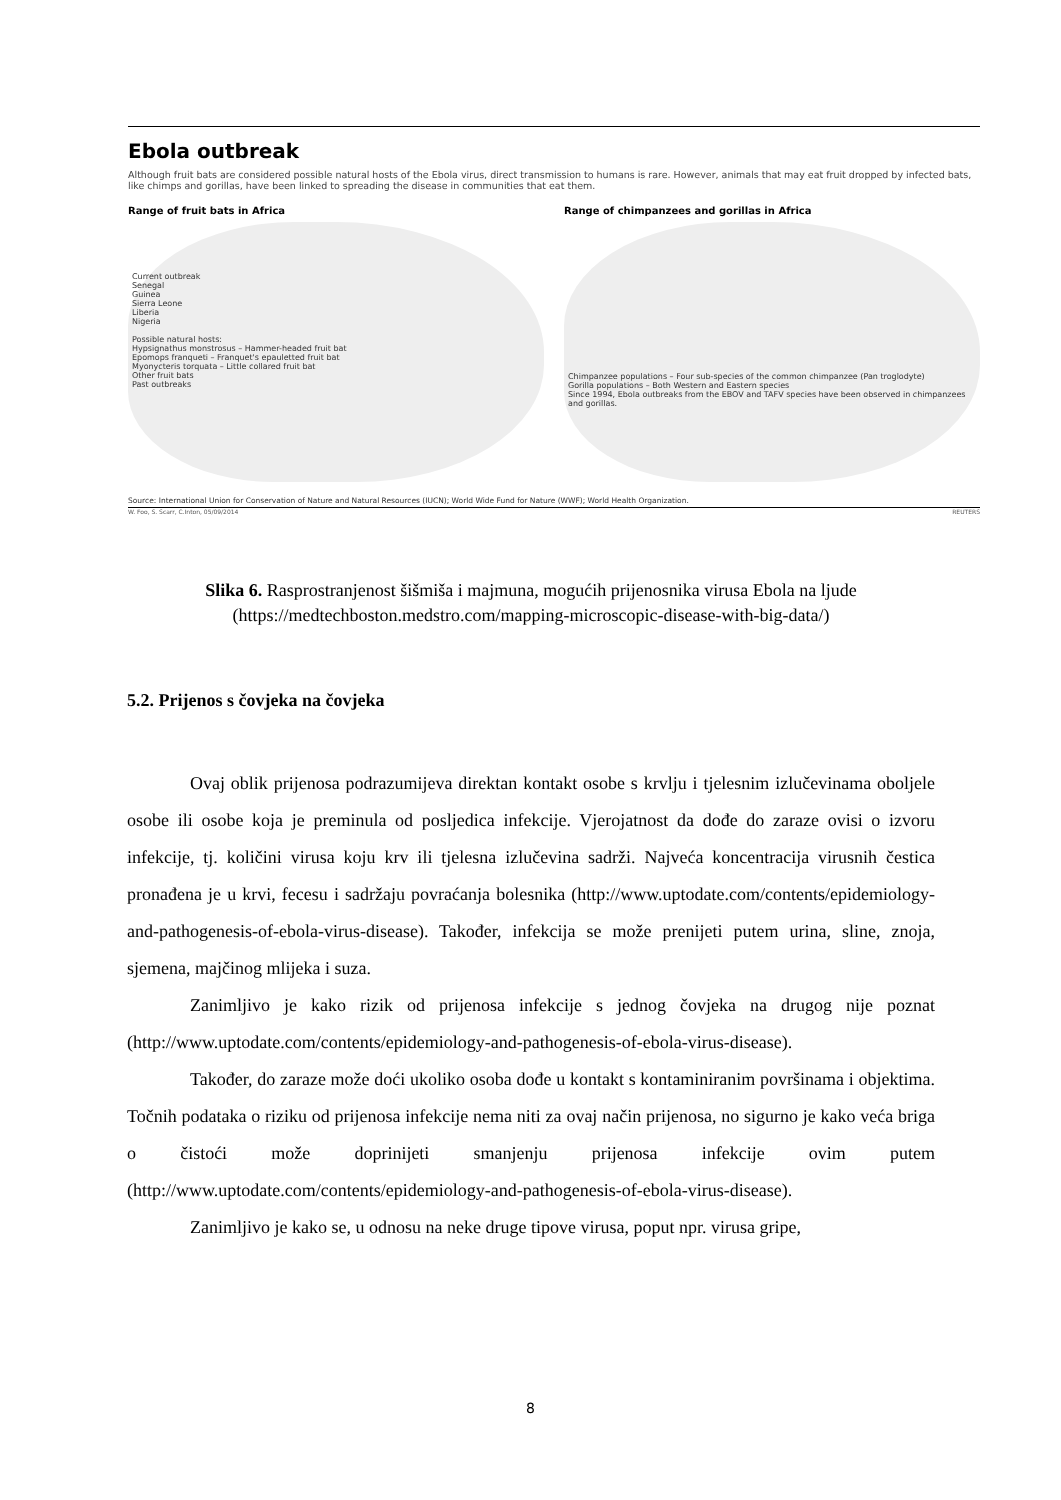Ebola outbreak
Although fruit bats are considered possible natural hosts of the Ebola virus, direct transmission to humans is rare. However, animals that may eat fruit dropped by infected bats, like chimps and gorillas, have been linked to spreading the disease in communities that eat them.
Range of fruit bats in Africa
Current outbreak
Senegal
Guinea
Sierra Leone
Liberia
Nigeria
Possible natural hosts:
Hypsignathus monstrosus – Hammer-headed fruit bat
Epomops franqueti – Franquet's epauletted fruit bat
Myonycteris torquata – Little collared fruit bat
Other fruit bats
Past outbreaks
Range of chimpanzees and gorillas in Africa
Chimpanzee populations – Four sub-species of the common chimpanzee (Pan troglodyte)
Gorilla populations – Both Western and Eastern species
Since 1994, Ebola outbreaks from the EBOV and TAFV species have been observed in chimpanzees and gorillas.
Source: International Union for Conservation of Nature and Natural Resources (IUCN); World Wide Fund for Nature (WWF); World Health Organization.
W. Foo, S. Scarr, C.Inton, 05/09/2014 REUTERS
Slika 6. Rasprostranjenost šišmiša i majmuna, mogućih prijenosnika virusa Ebola na ljude (https://medtechboston.medstro.com/mapping-microscopic-disease-with-big-data/)
5.2. Prijenos s čovjeka na čovjeka
Ovaj oblik prijenosa podrazumijeva direktan kontakt osobe s krvlju i tjelesnim izlučevinama oboljele osobe ili osobe koja je preminula od posljedica infekcije. Vjerojatnost da dođe do zaraze ovisi o izvoru infekcije, tj. količini virusa koju krv ili tjelesna izlučevina sadrži. Najveća koncentracija virusnih čestica pronađena je u krvi, fecesu i sadržaju povraćanja bolesnika (http://www.uptodate.com/contents/epidemiology-and-pathogenesis-of-ebola-virus-disease). Također, infekcija se može prenijeti putem urina, sline, znoja, sjemena, majčinog mlijeka i suza.
Zanimljivo je kako rizik od prijenosa infekcije s jednog čovjeka na drugog nije poznat (http://www.uptodate.com/contents/epidemiology-and-pathogenesis-of-ebola-virus-disease).
Također, do zaraze može doći ukoliko osoba dođe u kontakt s kontaminiranim površinama i objektima. Točnih podataka o riziku od prijenosa infekcije nema niti za ovaj način prijenosa, no sigurno je kako veća briga o čistoći može doprinijeti smanjenju prijenosa infekcije ovim putem (http://www.uptodate.com/contents/epidemiology-and-pathogenesis-of-ebola-virus-disease).
Zanimljivo je kako se, u odnosu na neke druge tipove virusa, poput npr. virusa gripe,
8